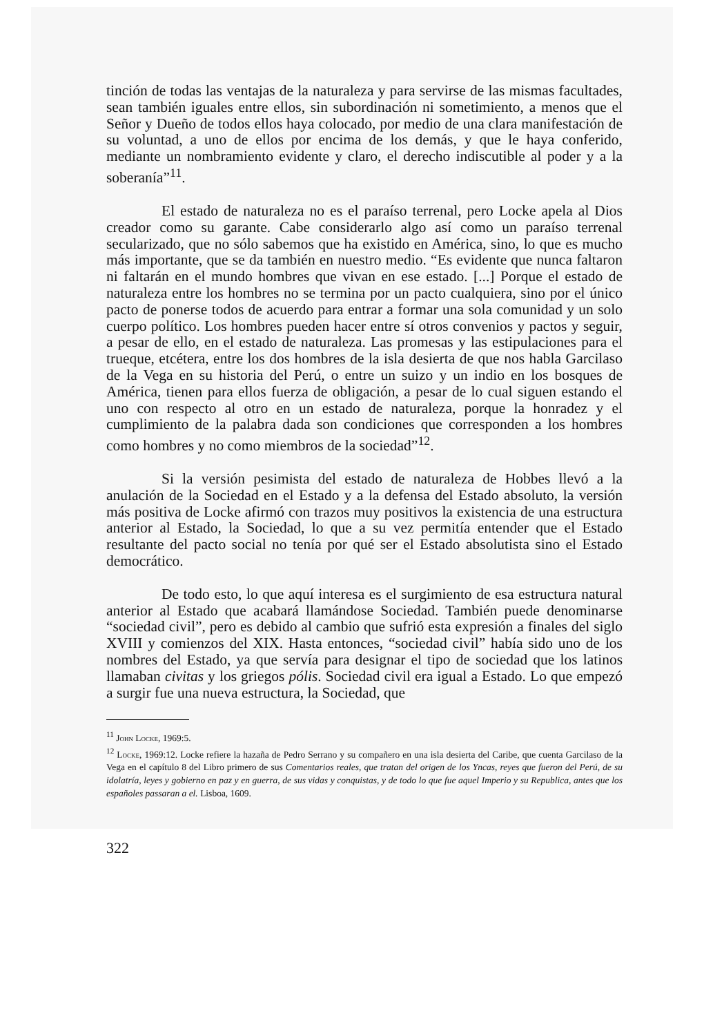tinción de todas las ventajas de la naturaleza y para servirse de las mismas facultades, sean también iguales entre ellos, sin subordinación ni sometimiento, a menos que el Señor y Dueño de todos ellos haya colocado, por medio de una clara manifestación de su voluntad, a uno de ellos por encima de los demás, y que le haya conferido, mediante un nombramiento evidente y claro, el derecho indiscutible al poder y a la soberanía”<sup>11</sup>.
El estado de naturaleza no es el paraíso terrenal, pero Locke apela al Dios creador como su garante. Cabe considerarlo algo así como un paraíso terrenal secularizado, que no sólo sabemos que ha existido en América, sino, lo que es mucho más importante, que se da también en nuestro medio. “Es evidente que nunca faltaron ni faltarán en el mundo hombres que vivan en ese estado. [...] Porque el estado de naturaleza entre los hombres no se termina por un pacto cualquiera, sino por el único pacto de ponerse todos de acuerdo para entrar a formar una sola comunidad y un solo cuerpo político. Los hombres pueden hacer entre sí otros convenios y pactos y seguir, a pesar de ello, en el estado de naturaleza. Las promesas y las estipulaciones para el trueque, etcétera, entre los dos hombres de la isla desierta de que nos habla Garcilaso de la Vega en su historia del Perú, o entre un suizo y un indio en los bosques de América, tienen para ellos fuerza de obligación, a pesar de lo cual siguen estando el uno con respecto al otro en un estado de naturaleza, porque la honradez y el cumplimiento de la palabra dada son condiciones que corresponden a los hombres como hombres y no como miembros de la sociedad”<sup>12</sup>.
Si la versión pesimista del estado de naturaleza de Hobbes llevó a la anulación de la Sociedad en el Estado y a la defensa del Estado absoluto, la versión más positiva de Locke afirmó con trazos muy positivos la existencia de una estructura anterior al Estado, la Sociedad, lo que a su vez permitía entender que el Estado resultante del pacto social no tenía por qué ser el Estado absolutista sino el Estado democrático.
De todo esto, lo que aquí interesa es el surgimiento de esa estructura natural anterior al Estado que acabará llamándose Sociedad. También puede denominarse “sociedad civil”, pero es debido al cambio que sufrió esta expresión a finales del siglo XVIII y comienzos del XIX. Hasta entonces, “sociedad civil” había sido uno de los nombres del Estado, ya que servía para designar el tipo de sociedad que los latinos llamaban civitas y los griegos pólis. Sociedad civil era igual a Estado. Lo que empezó a surgir fue una nueva estructura, la Sociedad, que
<sup>11</sup> John Locke, 1969:5.
<sup>12</sup> Locke, 1969:12. Locke refiere la hazaña de Pedro Serrano y su compañero en una isla desierta del Caribe, que cuenta Garcilaso de la Vega en el capítulo 8 del Libro primero de sus Comentarios reales, que tratan del origen de los Yncas, reyes que fueron del Perú, de su idolatría, leyes y gobierno en paz y en guerra, de sus vidas y conquistas, y de todo lo que fue aquel Imperio y su Republica, antes que los españoles passaran a el. Lisboa, 1609.
322